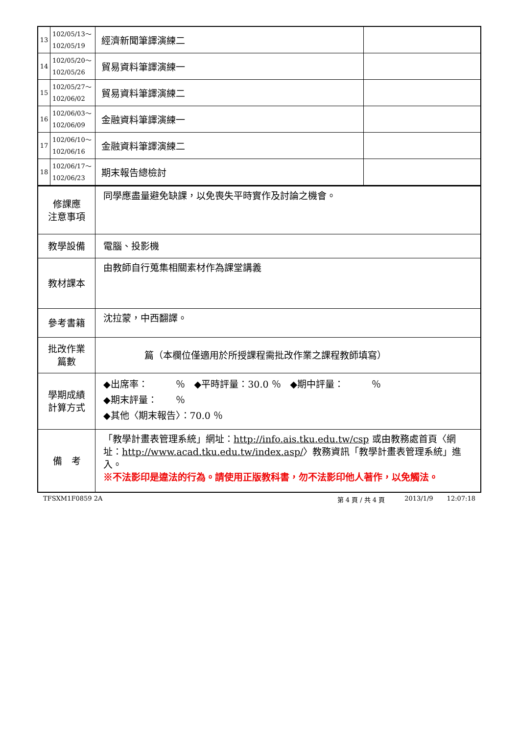| 13 | 102/05/13～ 102/05/19 | 經濟新聞筆譯演練二 | |
| 14 | 102/05/20～ 102/05/26 | 貿易資料筆譯演練一 | |
| 15 | 102/05/27～ 102/06/02 | 貿易資料筆譯演練二 | |
| 16 | 102/06/03～ 102/06/09 | 金融資料筆譯演練一 | |
| 17 | 102/06/10～ 102/06/16 | 金融資料筆譯演練二 | |
| 18 | 102/06/17～ 102/06/23 | 期末報告總檢討 | |
| 修課應 注意事項 | 同學應盡量避免缺課，以免喪失平時實作及討論之機會。 |
| 教學設備 | 電腦、投影機 |
| 教材課本 | 由教師自行蒐集相關素材作為課堂講義 |
| 參考書籍 | 沈拉蒙，中西翻譯。 |
| 批改作業 篇數 | 篇（本欄位僅適用於所授課程需批改作業之課程教師填寫） |
| 學期成績 計算方式 | ◆出席率： ％ ◆平時評量：30.0 ％ ◆期中評量： ％ ◆期末評量： ％ ◆其他〈期末報告〉：70.0 ％ |
| 備 考 | 「教學計畫表管理系統」網址： http://info.ais.tku.edu.tw/csp 或由教務處首頁〈網址： http://www.acad.tku.edu.tw/index.asp/ 〉教務資訊「教學計畫表管理系統」進入。 ※不法影印是違法的行為。請使用正版教科書，勿不法影印他人著作，以免觸法。 |
TFSXM1F0859 2A 第 4 頁 / 共 4 頁 2013/1/9 12:07:18